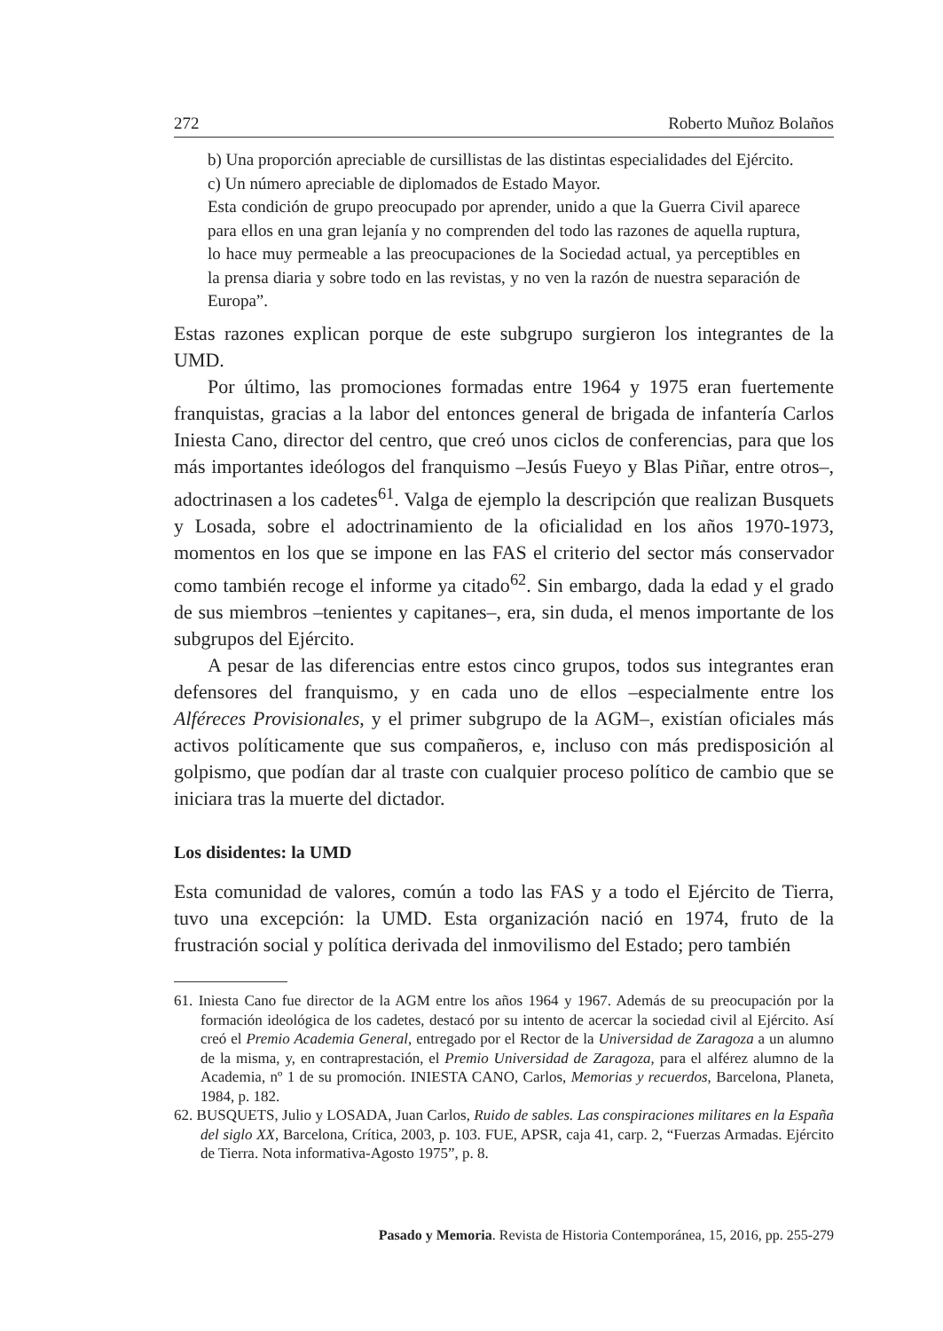272 Roberto Muñoz Bolaños
b) Una proporción apreciable de cursillistas de las distintas especialidades del Ejército.
c) Un número apreciable de diplomados de Estado Mayor.
Esta condición de grupo preocupado por aprender, unido a que la Guerra Civil aparece para ellos en una gran lejanía y no comprenden del todo las razones de aquella ruptura, lo hace muy permeable a las preocupaciones de la Sociedad actual, ya perceptibles en la prensa diaria y sobre todo en las revistas, y no ven la razón de nuestra separación de Europa”.
Estas razones explican porque de este subgrupo surgieron los integrantes de la UMD.
Por último, las promociones formadas entre 1964 y 1975 eran fuertemente franquistas, gracias a la labor del entonces general de brigada de infantería Carlos Iniesta Cano, director del centro, que creó unos ciclos de conferencias, para que los más importantes ideólogos del franquismo –Jesús Fueyo y Blas Piñar, entre otros–, adoctrinasen a los cadetes<sup>61</sup>. Valga de ejemplo la descripción que realizan Busquets y Losada, sobre el adoctrinamiento de la oficialidad en los años 1970-1973, momentos en los que se impone en las FAS el criterio del sector más conservador como también recoge el informe ya citado<sup>62</sup>. Sin embargo, dada la edad y el grado de sus miembros –tenientes y capitanes–, era, sin duda, el menos importante de los subgrupos del Ejército.
A pesar de las diferencias entre estos cinco grupos, todos sus integrantes eran defensores del franquismo, y en cada uno de ellos –especialmente entre los Alféreces Provisionales, y el primer subgrupo de la AGM–, existían oficiales más activos políticamente que sus compañeros, e, incluso con más predisposición al golpismo, que podían dar al traste con cualquier proceso político de cambio que se iniciara tras la muerte del dictador.
Los disidentes: la UMD
Esta comunidad de valores, común a todo las FAS y a todo el Ejército de Tierra, tuvo una excepción: la UMD. Esta organización nació en 1974, fruto de la frustración social y política derivada del inmovilismo del Estado; pero también
61. Iniesta Cano fue director de la AGM entre los años 1964 y 1967. Además de su preocupación por la formación ideológica de los cadetes, destacó por su intento de acercar la sociedad civil al Ejército. Así creó el Premio Academia General, entregado por el Rector de la Universidad de Zaragoza a un alumno de la misma, y, en contraprestación, el Premio Universidad de Zaragoza, para el alférez alumno de la Academia, nº 1 de su promoción. INIESTA CANO, Carlos, Memorias y recuerdos, Barcelona, Planeta, 1984, p. 182.
62. BUSQUETS, Julio y LOSADA, Juan Carlos, Ruido de sables. Las conspiraciones militares en la España del siglo XX, Barcelona, Crítica, 2003, p. 103. FUE, APSR, caja 41, carp. 2, “Fuerzas Armadas. Ejército de Tierra. Nota informativa-Agosto 1975”, p. 8.
Pasado y Memoria. Revista de Historia Contemporánea, 15, 2016, pp. 255-279